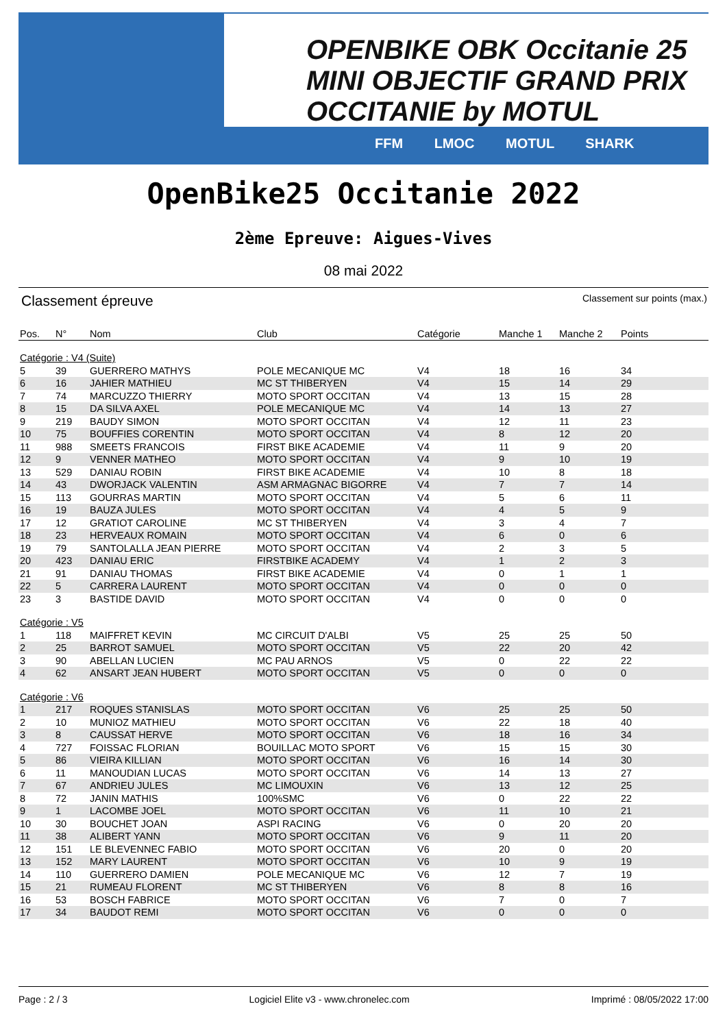OPENBIKE OBK Occitanie 25 MINI OBJECTIF GRAND PRIX OCCITANIE by MOTUL
FFM LMOC MOTUL SHARK
OpenBike25 Occitanie 2022
2ème Epreuve: Aigues-Vives
08 mai 2022
Classement épreuve Classement sur points (max.)
| Pos. | N° | Nom | Club | Catégorie | Manche 1 | Manche 2 | Points |
| --- | --- | --- | --- | --- | --- | --- | --- |
| Catégorie : V4 (Suite) | | | | | | | |
| 5 | 39 | GUERRERO MATHYS | POLE MECANIQUE MC | V4 | 18 | 16 | 34 |
| 6 | 16 | JAHIER MATHIEU | MC ST THIBERYEN | V4 | 15 | 14 | 29 |
| 7 | 74 | MARCUZZO THIERRY | MOTO SPORT OCCITAN | V4 | 13 | 15 | 28 |
| 8 | 15 | DA SILVA AXEL | POLE MECANIQUE MC | V4 | 14 | 13 | 27 |
| 9 | 219 | BAUDY SIMON | MOTO SPORT OCCITAN | V4 | 12 | 11 | 23 |
| 10 | 75 | BOUFFIES CORENTIN | MOTO SPORT OCCITAN | V4 | 8 | 12 | 20 |
| 11 | 988 | SMEETS FRANCOIS | FIRST BIKE ACADEMIE | V4 | 11 | 9 | 20 |
| 12 | 9 | VENNER MATHEO | MOTO SPORT OCCITAN | V4 | 9 | 10 | 19 |
| 13 | 529 | DANIAU ROBIN | FIRST BIKE ACADEMIE | V4 | 10 | 8 | 18 |
| 14 | 43 | DWORJACK VALENTIN | ASM ARMAGNAC BIGORRE | V4 | 7 | 7 | 14 |
| 15 | 113 | GOURRAS MARTIN | MOTO SPORT OCCITAN | V4 | 5 | 6 | 11 |
| 16 | 19 | BAUZA JULES | MOTO SPORT OCCITAN | V4 | 4 | 5 | 9 |
| 17 | 12 | GRATIOT CAROLINE | MC ST THIBERYEN | V4 | 3 | 4 | 7 |
| 18 | 23 | HERVEAUX ROMAIN | MOTO SPORT OCCITAN | V4 | 6 | 0 | 6 |
| 19 | 79 | SANTOLALLA JEAN PIERRE | MOTO SPORT OCCITAN | V4 | 2 | 3 | 5 |
| 20 | 423 | DANIAU ERIC | FIRSTBIKE ACADEMY | V4 | 1 | 2 | 3 |
| 21 | 91 | DANIAU THOMAS | FIRST BIKE ACADEMIE | V4 | 0 | 1 | 1 |
| 22 | 5 | CARRERA LAURENT | MOTO SPORT OCCITAN | V4 | 0 | 0 | 0 |
| 23 | 3 | BASTIDE DAVID | MOTO SPORT OCCITAN | V4 | 0 | 0 | 0 |
| Catégorie : V5 | | | | | | | |
| 1 | 118 | MAIFFRET KEVIN | MC CIRCUIT D'ALBI | V5 | 25 | 25 | 50 |
| 2 | 25 | BARROT SAMUEL | MOTO SPORT OCCITAN | V5 | 22 | 20 | 42 |
| 3 | 90 | ABELLAN LUCIEN | MC PAU ARNOS | V5 | 0 | 22 | 22 |
| 4 | 62 | ANSART JEAN HUBERT | MOTO SPORT OCCITAN | V5 | 0 | 0 | 0 |
| Catégorie : V6 | | | | | | | |
| 1 | 217 | ROQUES STANISLAS | MOTO SPORT OCCITAN | V6 | 25 | 25 | 50 |
| 2 | 10 | MUNIOZ MATHIEU | MOTO SPORT OCCITAN | V6 | 22 | 18 | 40 |
| 3 | 8 | CAUSSAT HERVE | MOTO SPORT OCCITAN | V6 | 18 | 16 | 34 |
| 4 | 727 | FOISSAC FLORIAN | BOUILLAC MOTO SPORT | V6 | 15 | 15 | 30 |
| 5 | 86 | VIEIRA KILLIAN | MOTO SPORT OCCITAN | V6 | 16 | 14 | 30 |
| 6 | 11 | MANOUDIAN LUCAS | MOTO SPORT OCCITAN | V6 | 14 | 13 | 27 |
| 7 | 67 | ANDRIEU JULES | MC LIMOUXIN | V6 | 13 | 12 | 25 |
| 8 | 72 | JANIN MATHIS | 100%SMC | V6 | 0 | 22 | 22 |
| 9 | 1 | LACOMBE JOEL | MOTO SPORT OCCITAN | V6 | 11 | 10 | 21 |
| 10 | 30 | BOUCHET JOAN | ASPI RACING | V6 | 0 | 20 | 20 |
| 11 | 38 | ALIBERT YANN | MOTO SPORT OCCITAN | V6 | 9 | 11 | 20 |
| 12 | 151 | LE BLEVENNEC FABIO | MOTO SPORT OCCITAN | V6 | 20 | 0 | 20 |
| 13 | 152 | MARY LAURENT | MOTO SPORT OCCITAN | V6 | 10 | 9 | 19 |
| 14 | 110 | GUERRERO DAMIEN | POLE MECANIQUE MC | V6 | 12 | 7 | 19 |
| 15 | 21 | RUMEAU FLORENT | MC ST THIBERYEN | V6 | 8 | 8 | 16 |
| 16 | 53 | BOSCH FABRICE | MOTO SPORT OCCITAN | V6 | 7 | 0 | 7 |
| 17 | 34 | BAUDOT REMI | MOTO SPORT OCCITAN | V6 | 0 | 0 | 0 |
Page : 2 / 3 Logiciel Elite v3 - www.chronelec.com Imprimé : 08/05/2022 17:00